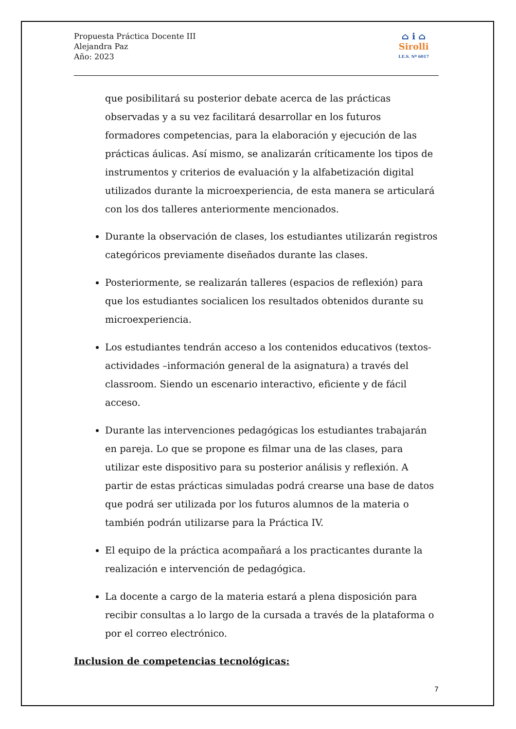Propuesta Práctica Docente III
Alejandra Paz
Año: 2023
⌂ i ⌂
Sirolli
I.E.S. Nº 6017
que posibilitará su posterior debate acerca de las prácticas observadas y a su vez facilitará desarrollar en los futuros formadores competencias, para la elaboración y ejecución de las prácticas áulicas. Así mismo, se analizarán críticamente los tipos de instrumentos y criterios de evaluación y la alfabetización digital utilizados durante la microexperiencia, de esta manera se articulará con los dos talleres anteriormente mencionados.
Durante la observación de clases, los estudiantes utilizarán registros categóricos previamente diseñados durante las clases.
Posteriormente, se realizarán talleres (espacios de reflexión) para que los estudiantes socialicen los resultados obtenidos durante su microexperiencia.
Los estudiantes tendrán acceso a los contenidos educativos (textos- actividades –información general de la asignatura) a través del classroom. Siendo un escenario interactivo, eficiente y de fácil acceso.
Durante las intervenciones pedagógicas los estudiantes trabajarán en pareja. Lo que se propone es filmar una de las clases, para utilizar este dispositivo para su posterior análisis y reflexión. A partir de estas prácticas simuladas podrá crearse una base de datos que podrá ser utilizada por los futuros alumnos de la materia o también podrán utilizarse para la Práctica IV.
El equipo de la práctica acompañará a los practicantes durante la realización e intervención de pedagógica.
La docente a cargo de la materia estará a plena disposición para recibir consultas a lo largo de la cursada a través de la plataforma o por el correo electrónico.
Inclusion de competencias tecnológicas:
7